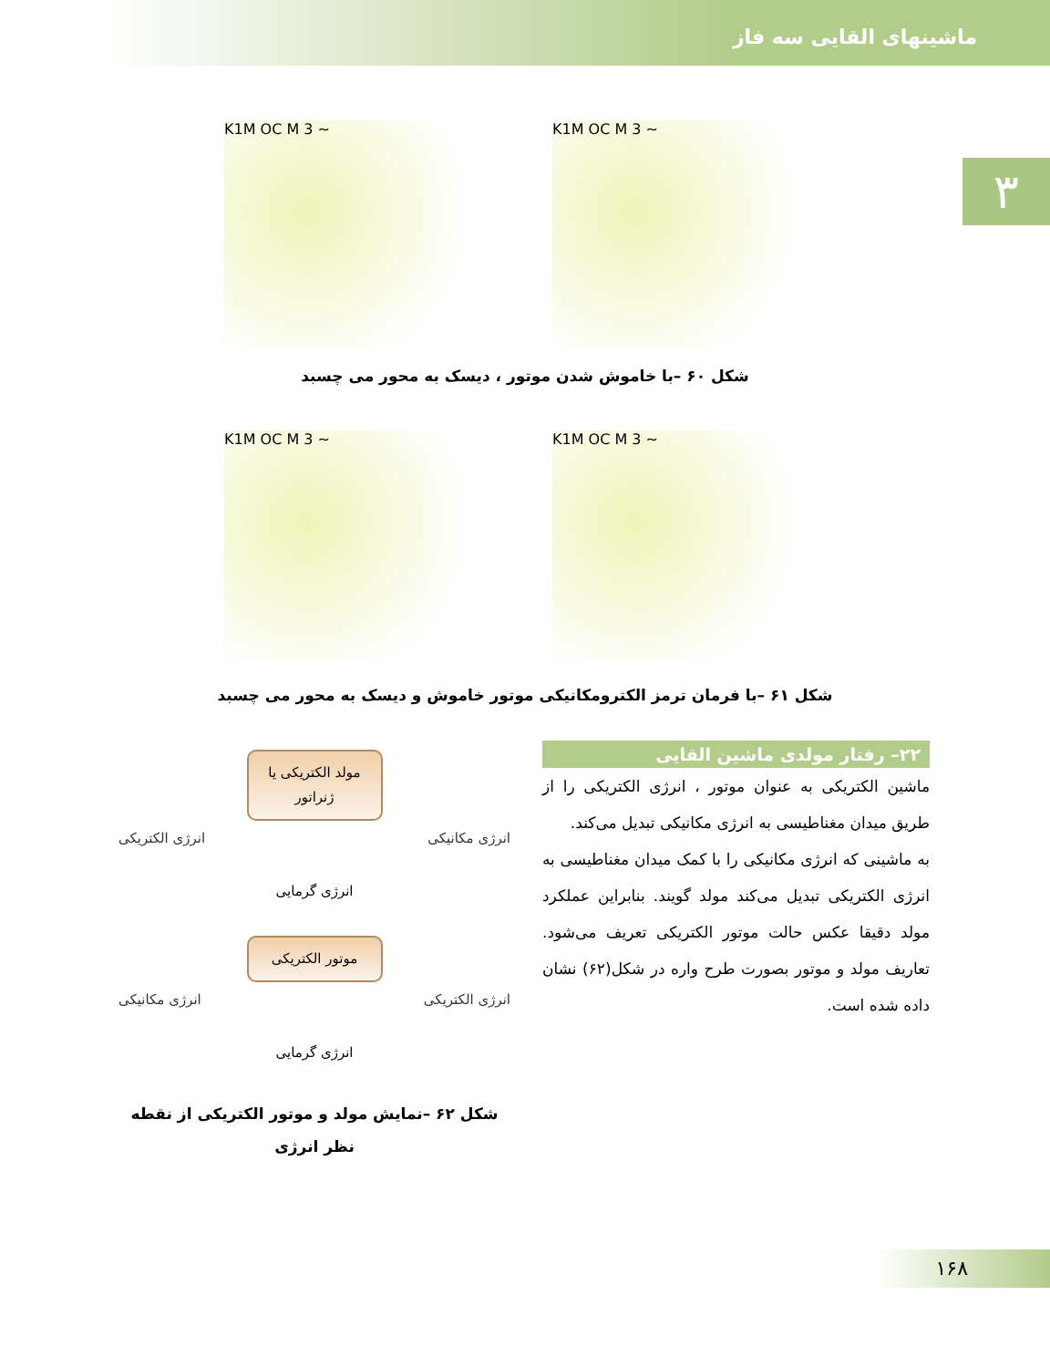ماشینهای القایی سه فاز
۳
K1M OC M 3 ~ K1M OC M 3 ~
شکل ۶۰ –با خاموش شدن موتور ، دیسک به محور می چسبد
K1M OC M 3 ~ K1M OC M 3 ~
شکل ۶۱ –با فرمان ترمز الکترومکانیکی موتور خاموش و دیسک به محور می چسبد
مولد الکتریکی یا ژنراتور
انرژی مکانیکی انرژی الکتریکی
انرژی گرمایی
موتور الکتریکی
انرژی الکتریکی انرژی مکانیکی
انرژی گرمایی
شکل ۶۲ –نمایش مولد و موتور الکتریکی از نقطه نظر انرژی
۲۲– رفتار مولدی ماشین القایی
ماشین الکتریکی به عنوان موتور ، انرژی الکتریکی را از طریق میدان مغناطیسی به انرژی مکانیکی تبدیل می‌کند.
به ماشینی که انرژی مکانیکی را با کمک میدان مغناطیسی به انرژی الکتریکی تبدیل می‌کند مولد گویند. بنابراین عملکرد مولد دقیقا عکس حالت موتور الکتریکی تعریف می‌شود. تعاریف مولد و موتور بصورت طرح واره در شکل(۶۲) نشان داده شده است.
۱۶۸